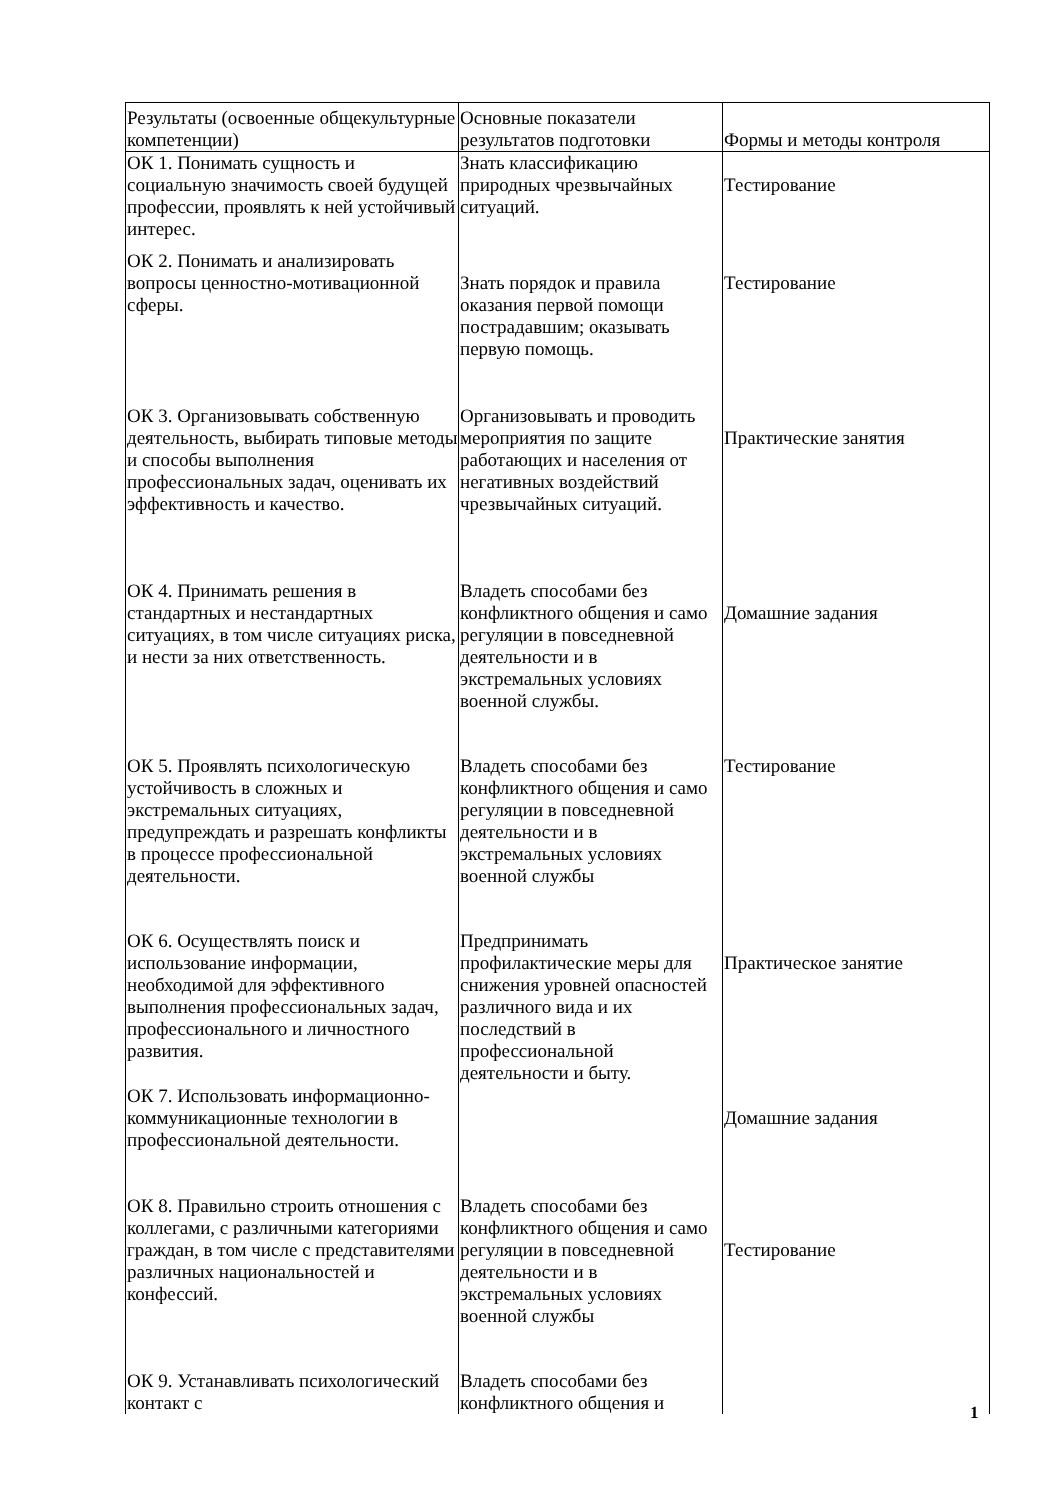| Результаты (освоенные общекультурные компетенции) | Основные показатели результатов подготовки | Формы и методы контроля |
| ОК 1. Понимать сущность и социальную значимость своей будущей профессии, проявлять к ней устойчивый интерес. | Знать классификацию природных чрезвычайных ситуаций. | Тестирование |
| ОК 2. Понимать и анализировать вопросы ценностно-мотивационной сферы. | Знать порядок и правила оказания первой помощи пострадавшим; оказывать первую помощь. | Тестирование |
| ОК 3. Организовывать собственную деятельность, выбирать типовые методы и способы выполнения профессиональных задач, оценивать их эффективность и качество. | Организовывать и проводить мероприятия по защите работающих и населения от негативных воздействий чрезвычайных ситуаций. | Практические занятия |
| ОК 4. Принимать решения в стандартных и нестандартных ситуациях, в том числе ситуациях риска, и нести за них ответственность. | Владеть способами без конфликтного общения и само регуляции в повседневной деятельности и в экстремальных условиях военной службы. | Домашние задания |
| ОК 5. Проявлять психологическую устойчивость в сложных и экстремальных ситуациях, предупреждать и разрешать конфликты в процессе профессиональной деятельности. | Владеть способами без конфликтного общения и само регуляции в повседневной деятельности и в экстремальных условиях военной службы | Тестирование |
| ОК 6. Осуществлять поиск и использование информации, необходимой для эффективного выполнения профессиональных задач, профессионального и личностного развития. | Предпринимать профилактические меры для снижения уровней опасностей различного вида и их последствий в профессиональной деятельности и быту. | Практическое занятие |
| ОК 7. Использовать информационно-коммуникационные технологии в профессиональной деятельности. | | Домашние задания |
| ОК 8. Правильно строить отношения с коллегами, с различными категориями граждан, в том числе с представителями различных национальностей и конфессий. | Владеть способами без конфликтного общения и само регуляции в повседневной деятельности и в экстремальных условиях военной службы | Тестирование |
| ОК 9. Устанавливать психологический контакт с | Владеть способами без конфликтного общения и | |
1